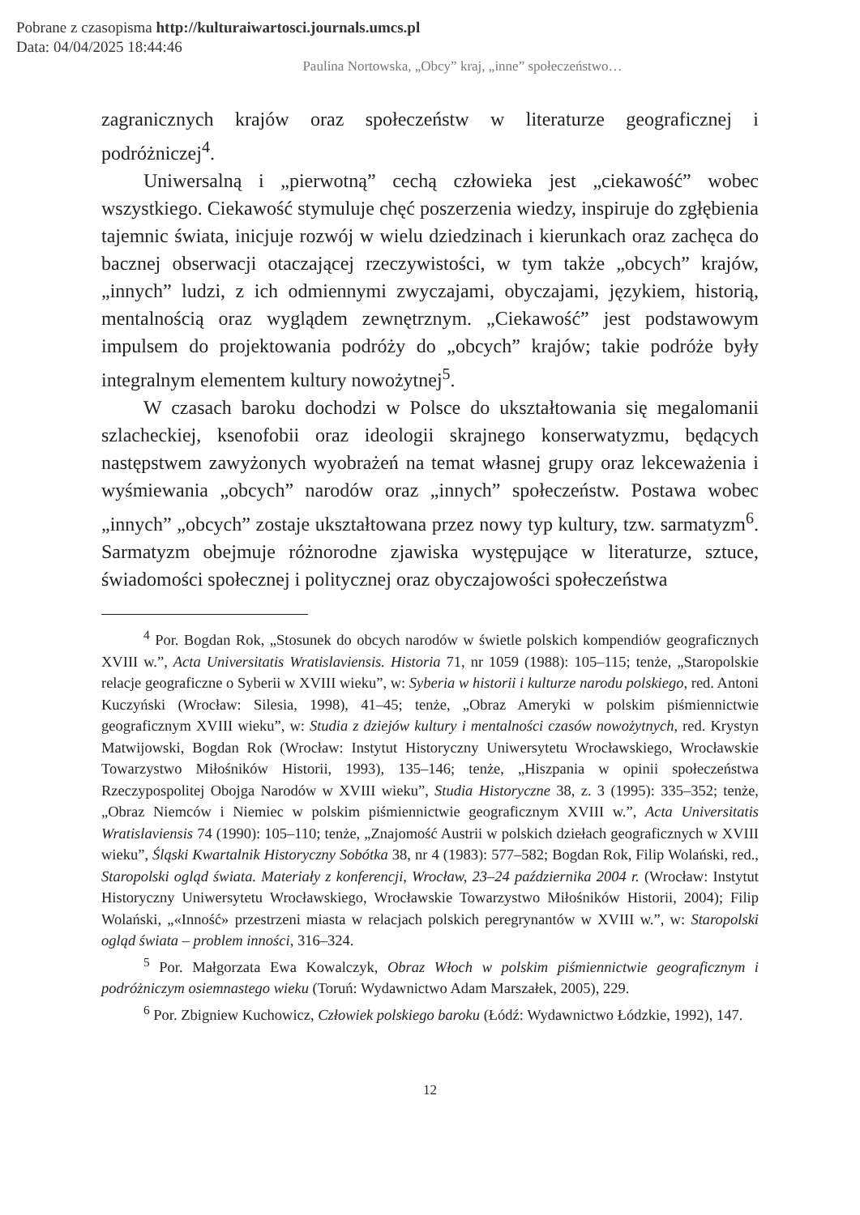Pobrane z czasopisma http://kulturaiwartosci.journals.umcs.pl
Data: 04/04/2025 18:44:46
Paulina Nortowska, „Obcy” kraj, „inne” społeczeństwo…
zagranicznych krajów oraz społeczeństw w literaturze geograficznej i podróżniczej<sup>4</sup>.
Uniwersalną i „pierwotną” cechą człowieka jest „ciekawość” wobec wszystkiego. Ciekawość stymuluje chęć poszerzenia wiedzy, inspiruje do zgłębienia tajemnic świata, inicjuje rozwój w wielu dziedzinach i kierunkach oraz zachęca do bacznej obserwacji otaczającej rzeczywistości, w tym także „obcych” krajów, „innych” ludzi, z ich odmiennymi zwyczajami, obyczajami, językiem, historią, mentalnością oraz wyglądem zewnętrznym. „Ciekawość” jest podstawowym impulsem do projektowania podróży do „obcych” krajów; takie podróże były integralnym elementem kultury nowożytnej<sup>5</sup>.
W czasach baroku dochodzi w Polsce do ukształtowania się megalomanii szlacheckiej, ksenofobii oraz ideologii skrajnego konserwatyzmu, będących następstwem zawyżonych wyobrażeń na temat własnej grupy oraz lekceważenia i wyśmiewania „obcych” narodów oraz „innych” społeczeństw. Postawa wobec „innych” „obcych” zostaje ukształtowana przez nowy typ kultury, tzw. sarmatyzm<sup>6</sup>. Sarmatyzm obejmuje różnorodne zjawiska występujące w literaturze, sztuce, świadomości społecznej i politycznej oraz obyczajowości społeczeństwa
<sup>4</sup> Por. Bogdan Rok, „Stosunek do obcych narodów w świetle polskich kompendiów geograficznych XVIII w.”, Acta Universitatis Wratislaviensis. Historia 71, nr 1059 (1988): 105–115; tenże, „Staropolskie relacje geograficzne o Syberii w XVIII wieku”, w: Syberia w historii i kulturze narodu polskiego, red. Antoni Kuczyński (Wrocław: Silesia, 1998), 41–45; tenże, „Obraz Ameryki w polskim piśmiennictwie geograficznym XVIII wieku”, w: Studia z dziejów kultury i mentalności czasów nowożytnych, red. Krystyn Matwijowski, Bogdan Rok (Wrocław: Instytut Historyczny Uniwersytetu Wrocławskiego, Wrocławskie Towarzystwo Miłośników Historii, 1993), 135–146; tenże, „Hiszpania w opinii społeczeństwa Rzeczypospolitej Obojga Narodów w XVIII wieku”, Studia Historyczne 38, z. 3 (1995): 335–352; tenże, „Obraz Niemców i Niemiec w polskim piśmiennictwie geograficznym XVIII w.”, Acta Universitatis Wratislaviensis 74 (1990): 105–110; tenże, „Znajomość Austrii w polskich dziełach geograficznych w XVIII wieku”, Śląski Kwartalnik Historyczny Sobótka 38, nr 4 (1983): 577–582; Bogdan Rok, Filip Wolański, red., Staropolski ogląd świata. Materiały z konferencji, Wrocław, 23–24 października 2004 r. (Wrocław: Instytut Historyczny Uniwersytetu Wrocławskiego, Wrocławskie Towarzystwo Miłośników Historii, 2004); Filip Wolański, „«Inność» przestrzeni miasta w relacjach polskich peregrynantów w XVIII w.”, w: Staropolski ogląd świata – problem inności, 316–324.
<sup>5</sup> Por. Małgorzata Ewa Kowalczyk, Obraz Włoch w polskim piśmiennictwie geograficznym i podróżniczym osiemnastego wieku (Toruń: Wydawnictwo Adam Marszałek, 2005), 229.
<sup>6</sup> Por. Zbigniew Kuchowicz, Człowiek polskiego baroku (Łódź: Wydawnictwo Łódzkie, 1992), 147.
12